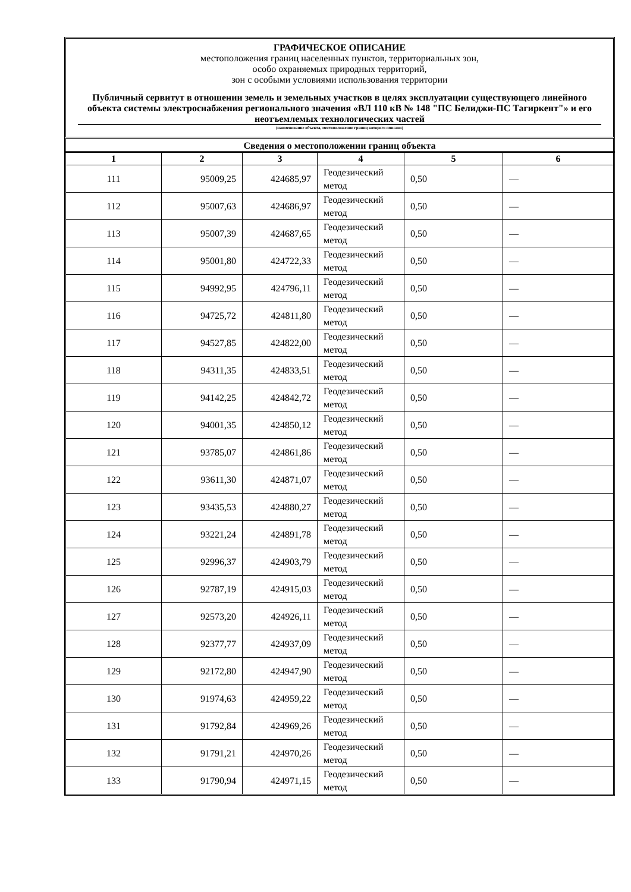ГРАФИЧЕСКОЕ ОПИСАНИЕ
местоположения границ населенных пунктов, территориальных зон,
особо охраняемых природных территорий,
зон с особыми условиями использования территории
Публичный сервитут в отношении земель и земельных участков в целях эксплуатации существующего линейного объекта системы электроснабжения регионального значения «ВЛ 110 кВ № 148 "ПС Белиджи-ПС Тагиркент"» и его неотъемлемых технологических частей
(наименование объекта, местоположение границ которого описано)
Сведения о местоположении границ объекта
| 1 | 2 | 3 | 4 | 5 | 6 |
| --- | --- | --- | --- | --- | --- |
| 111 | 95009,25 | 424685,97 | Геодезический метод | 0,50 | — |
| 112 | 95007,63 | 424686,97 | Геодезический метод | 0,50 | — |
| 113 | 95007,39 | 424687,65 | Геодезический метод | 0,50 | — |
| 114 | 95001,80 | 424722,33 | Геодезический метод | 0,50 | — |
| 115 | 94992,95 | 424796,11 | Геодезический метод | 0,50 | — |
| 116 | 94725,72 | 424811,80 | Геодезический метод | 0,50 | — |
| 117 | 94527,85 | 424822,00 | Геодезический метод | 0,50 | — |
| 118 | 94311,35 | 424833,51 | Геодезический метод | 0,50 | — |
| 119 | 94142,25 | 424842,72 | Геодезический метод | 0,50 | — |
| 120 | 94001,35 | 424850,12 | Геодезический метод | 0,50 | — |
| 121 | 93785,07 | 424861,86 | Геодезический метод | 0,50 | — |
| 122 | 93611,30 | 424871,07 | Геодезический метод | 0,50 | — |
| 123 | 93435,53 | 424880,27 | Геодезический метод | 0,50 | — |
| 124 | 93221,24 | 424891,78 | Геодезический метод | 0,50 | — |
| 125 | 92996,37 | 424903,79 | Геодезический метод | 0,50 | — |
| 126 | 92787,19 | 424915,03 | Геодезический метод | 0,50 | — |
| 127 | 92573,20 | 424926,11 | Геодезический метод | 0,50 | — |
| 128 | 92377,77 | 424937,09 | Геодезический метод | 0,50 | — |
| 129 | 92172,80 | 424947,90 | Геодезический метод | 0,50 | — |
| 130 | 91974,63 | 424959,22 | Геодезический метод | 0,50 | — |
| 131 | 91792,84 | 424969,26 | Геодезический метод | 0,50 | — |
| 132 | 91791,21 | 424970,26 | Геодезический метод | 0,50 | — |
| 133 | 91790,94 | 424971,15 | Геодезический метод | 0,50 | — |